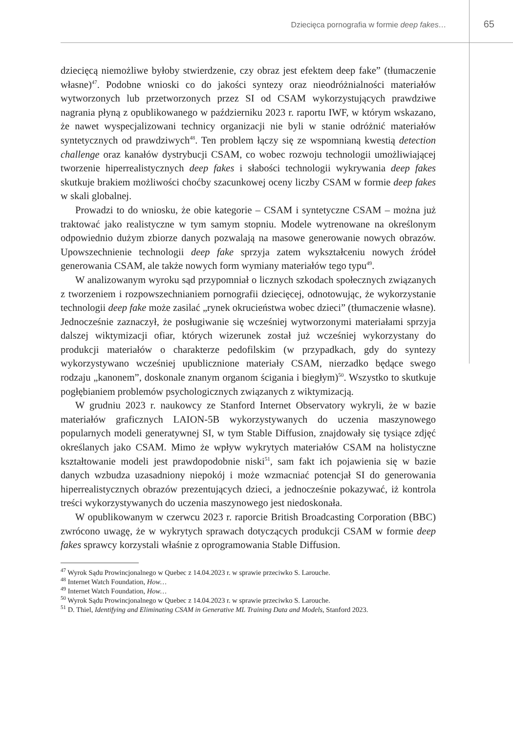Dziecięca pornografia w formie deep fakes… 65
dziecięcą niemożliwe byłoby stwierdzenie, czy obraz jest efektem deep fake” (tłumaczenie własne)<sup>47</sup>. Podobne wnioski co do jakości syntezy oraz nieodróżnialności materiałów wytworzonych lub przetworzonych przez SI od CSAM wykorzystujących prawdziwe nagrania płyną z opublikowanego w październiku 2023 r. raportu IWF, w którym wskazano, że nawet wyspecjalizowani technicy organizacji nie byli w stanie odróżnić materiałów syntetycznych od prawdziwych<sup>48</sup>. Ten problem łączy się ze wspomnianą kwestią detection challenge oraz kanałów dystrybucji CSAM, co wobec rozwoju technologii umożliwiającej tworzenie hiperrealistycznych deep fakes i słabości technologii wykrywania deep fakes skutkuje brakiem możliwości choćby szacunkowej oceny liczby CSAM w formie deep fakes w skali globalnej.
Prowadzi to do wniosku, że obie kategorie – CSAM i syntetyczne CSAM – można już traktować jako realistyczne w tym samym stopniu. Modele wytrenowane na określonym odpowiednio dużym zbiorze danych pozwalają na masowe generowanie nowych obrazów. Upowszechnienie technologii deep fake sprzyja zatem wykształceniu nowych źródeł generowania CSAM, ale także nowych form wymiany materiałów tego typu<sup>49</sup>.
W analizowanym wyroku sąd przypomniał o licznych szkodach społecznych związanych z tworzeniem i rozpowszechnianiem pornografii dziecięcej, odnotowując, że wykorzystanie technologii deep fake może zasilać „rynek okrucieństwa wobec dzieci” (tłumaczenie własne). Jednocześnie zaznaczył, że posługiwanie się wcześniej wytworzonymi materiałami sprzyja dalszej wiktymizacji ofiar, których wizerunek został już wcześniej wykorzystany do produkcji materiałów o charakterze pedofilskim (w przypadkach, gdy do syntezy wykorzystywano wcześniej upublicznione materiały CSAM, nierzadko będące swego rodzaju „kanonem”, doskonale znanym organom ścigania i biegłym)<sup>50</sup>. Wszystko to skutkuje pogłębianiem problemów psychologicznych związanych z wiktymizacją.
W grudniu 2023 r. naukowcy ze Stanford Internet Observatory wykryli, że w bazie materiałów graficznych LAION-5B wykorzystywanych do uczenia maszynowego popularnych modeli generatywnej SI, w tym Stable Diffusion, znajdowały się tysiące zdjęć określanych jako CSAM. Mimo że wpływ wykrytych materiałów CSAM na holistyczne kształtowanie modeli jest prawdopodobnie niski<sup>51</sup>, sam fakt ich pojawienia się w bazie danych wzbudza uzasadniony niepokój i może wzmacniać potencjał SI do generowania hiperrealistycznych obrazów prezentujących dzieci, a jednocześnie pokazywać, iż kontrola treści wykorzystywanych do uczenia maszynowego jest niedoskonała.
W opublikowanym w czerwcu 2023 r. raporcie British Broadcasting Corporation (BBC) zwrócono uwagę, że w wykrytych sprawach dotyczących produkcji CSAM w formie deep fakes sprawcy korzystali właśnie z oprogramowania Stable Diffusion.
<sup>47</sup> Wyrok Sądu Prowincjonalnego w Quebec z 14.04.2023 r. w sprawie przeciwko S. Larouche.
<sup>48</sup> Internet Watch Foundation, How…
<sup>49</sup> Internet Watch Foundation, How…
<sup>50</sup> Wyrok Sądu Prowincjonalnego w Quebec z 14.04.2023 r. w sprawie przeciwko S. Larouche.
<sup>51</sup> D. Thiel, Identifying and Eliminating CSAM in Generative ML Training Data and Models, Stanford 2023.